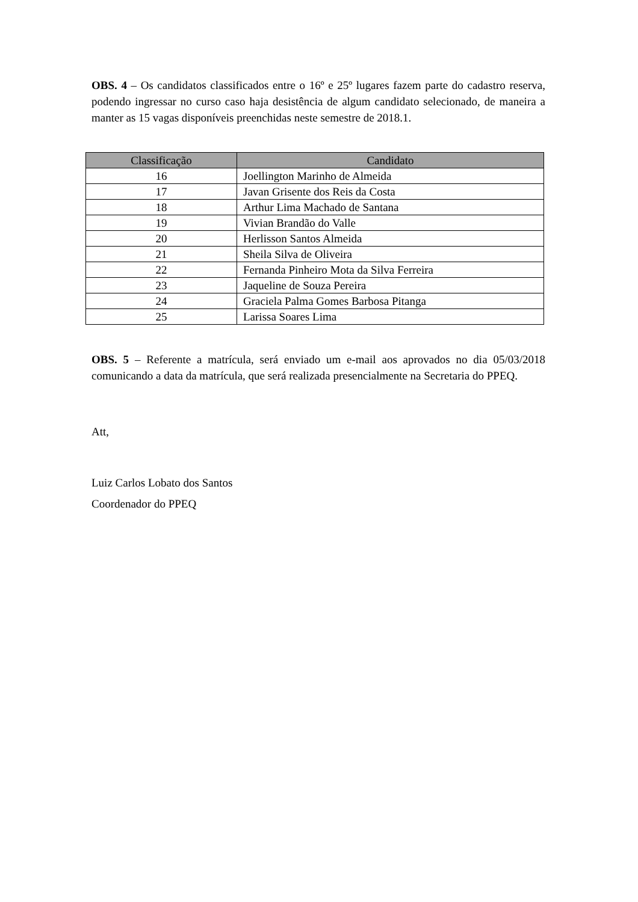OBS. 4 – Os candidatos classificados entre o 16º e 25º lugares fazem parte do cadastro reserva, podendo ingressar no curso caso haja desistência de algum candidato selecionado, de maneira a manter as 15 vagas disponíveis preenchidas neste semestre de 2018.1.
| Classificação | Candidato |
| --- | --- |
| 16 | Joellington Marinho de Almeida |
| 17 | Javan Grisente dos Reis da Costa |
| 18 | Arthur Lima Machado de Santana |
| 19 | Vivian Brandão do Valle |
| 20 | Herlisson Santos Almeida |
| 21 | Sheila Silva de Oliveira |
| 22 | Fernanda Pinheiro Mota da Silva Ferreira |
| 23 | Jaqueline de Souza Pereira |
| 24 | Graciela Palma Gomes Barbosa Pitanga |
| 25 | Larissa Soares Lima |
OBS. 5 – Referente a matrícula, será enviado um e-mail aos aprovados no dia 05/03/2018 comunicando a data da matrícula, que será realizada presencialmente na Secretaria do PPEQ.
Att,
Luiz Carlos Lobato dos Santos
Coordenador do PPEQ